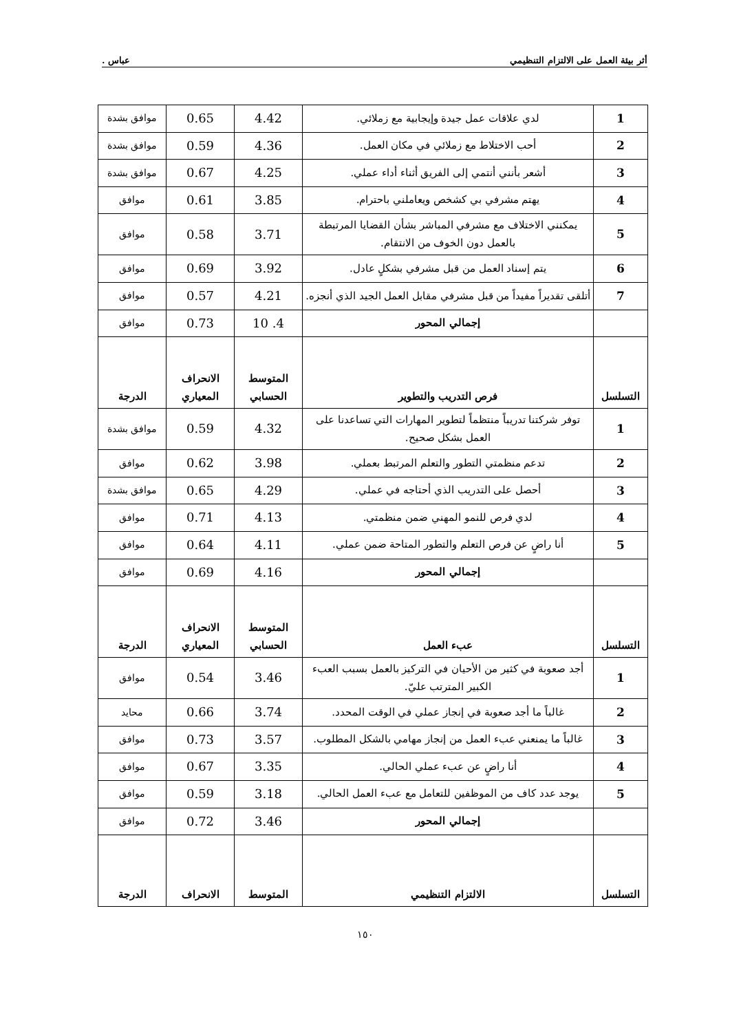أثر بيئة العمل على الالتزام التنظيمي عباس .
| 1 | لدي علاقات عمل جيدة وإيجابية مع زملائي. | 4.42 | 0.65 | موافق بشدة |
| 2 | أحب الاختلاط مع زملائي في مكان العمل. | 4.36 | 0.59 | موافق بشدة |
| 3 | أشعر بأنني أنتمي إلى الفريق أثناء أداء عملي. | 4.25 | 0.67 | موافق بشدة |
| 4 | يهتم مشرفي بي كشخص ويعاملني باحترام. | 3.85 | 0.61 | موافق |
| 5 | يمكنني الاختلاف مع مشرفي المباشر بشأن القضايا المرتبطة بالعمل دون الخوف من الانتقام. | 3.71 | 0.58 | موافق |
| 6 | يتم إسناد العمل من قبل مشرفي بشكلٍ عادل. | 3.92 | 0.69 | موافق |
| 7 | أتلقى تقديراً مفيداً من قبل مشرفي مقابل العمل الجيد الذي أنجزه. | 4.21 | 0.57 | موافق |
| | إجمالي المحور | 4. 10 | 0.73 | موافق |
| التسلسل | فرص التدريب والتطوير | المتوسط الحسابي | الانحراف المعياري | الدرجة |
| 1 | توفر شركتنا تدريباً منتظماً لتطوير المهارات التي تساعدنا على العمل بشكل صحيح. | 4.32 | 0.59 | موافق بشدة |
| 2 | تدعم منظمتي التطور والتعلم المرتبط بعملي. | 3.98 | 0.62 | موافق |
| 3 | أحصل على التدريب الذي أحتاجه في عملي. | 4.29 | 0.65 | موافق بشدة |
| 4 | لدي فرص للنمو المهني ضمن منظمتي. | 4.13 | 0.71 | موافق |
| 5 | أنا راضٍ عن فرص التعلم والتطور المتاحة ضمن عملي. | 4.11 | 0.64 | موافق |
| | إجمالي المحور | 4.16 | 0.69 | موافق |
| التسلسل | عبء العمل | المتوسط الحسابي | الانحراف المعياري | الدرجة |
| 1 | أجد صعوبة في كثير من الأحيان في التركيز بالعمل بسبب العبء الكبير المترتب عليّ. | 3.46 | 0.54 | موافق |
| 2 | غالباً ما أجد صعوبة في إنجاز عملي في الوقت المحدد. | 3.74 | 0.66 | محايد |
| 3 | غالباً ما يمنعني عبء العمل من إنجاز مهامي بالشكل المطلوب. | 3.57 | 0.73 | موافق |
| 4 | أنا راضٍ عن عبء عملي الحالي. | 3.35 | 0.67 | موافق |
| 5 | يوجد عدد كاف من الموظفين للتعامل مع عبء العمل الحالي. | 3.18 | 0.59 | موافق |
| | إجمالي المحور | 3.46 | 0.72 | موافق |
| التسلسل | الالتزام التنظيمي | المتوسط | الانحراف | الدرجة |
١٥٠